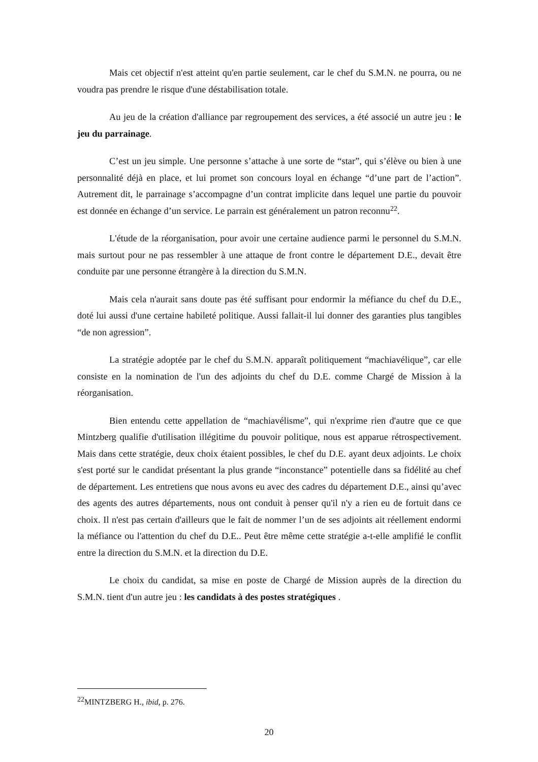Mais cet objectif n'est atteint qu'en partie seulement, car le chef du S.M.N. ne pourra, ou ne voudra pas prendre le risque d'une déstabilisation totale.
Au jeu de la création d'alliance par regroupement des services, a été associé un autre jeu : le jeu du parrainage.
C’est un jeu simple. Une personne s’attache à une sorte de “star”, qui s’élève ou bien à une personnalité déjà en place, et lui promet son concours loyal en échange “d’une part de l’action”. Autrement dit, le parrainage s’accompagne d’un contrat implicite dans lequel une partie du pouvoir est donnée en échange d’un service. Le parrain est généralement un patron reconnu<sup>22</sup>.
L'étude de la réorganisation, pour avoir une certaine audience parmi le personnel du S.M.N. mais surtout pour ne pas ressembler à une attaque de front contre le département D.E., devait être conduite par une personne étrangère à la direction du S.M.N.
Mais cela n'aurait sans doute pas été suffisant pour endormir la méfiance du chef du D.E., doté lui aussi d'une certaine habileté politique. Aussi fallait-il lui donner des garanties plus tangibles “de non agression”.
La stratégie adoptée par le chef du S.M.N. apparaît politiquement “machiavélique”, car elle consiste en la nomination de l'un des adjoints du chef du D.E. comme Chargé de Mission à la réorganisation.
Bien entendu cette appellation de “machiavélisme”, qui n'exprime rien d'autre que ce que Mintzberg qualifie d'utilisation illégitime du pouvoir politique, nous est apparue rétrospectivement. Mais dans cette stratégie, deux choix étaient possibles, le chef du D.E. ayant deux adjoints. Le choix s'est porté sur le candidat présentant la plus grande “inconstance” potentielle dans sa fidélité au chef de département. Les entretiens que nous avons eu avec des cadres du département D.E., ainsi qu’avec des agents des autres départements, nous ont conduit à penser qu'il n'y a rien eu de fortuit dans ce choix. Il n'est pas certain d'ailleurs que le fait de nommer l’un de ses adjoints ait réellement endormi la méfiance ou l'attention du chef du D.E.. Peut être même cette stratégie a-t-elle amplifié le conflit entre la direction du S.M.N. et la direction du D.E.
Le choix du candidat, sa mise en poste de Chargé de Mission auprès de la direction du S.M.N. tient d'un autre jeu : les candidats à des postes stratégiques .
<sup>22</sup> MINTZBERG H., ibid, p. 276.
20